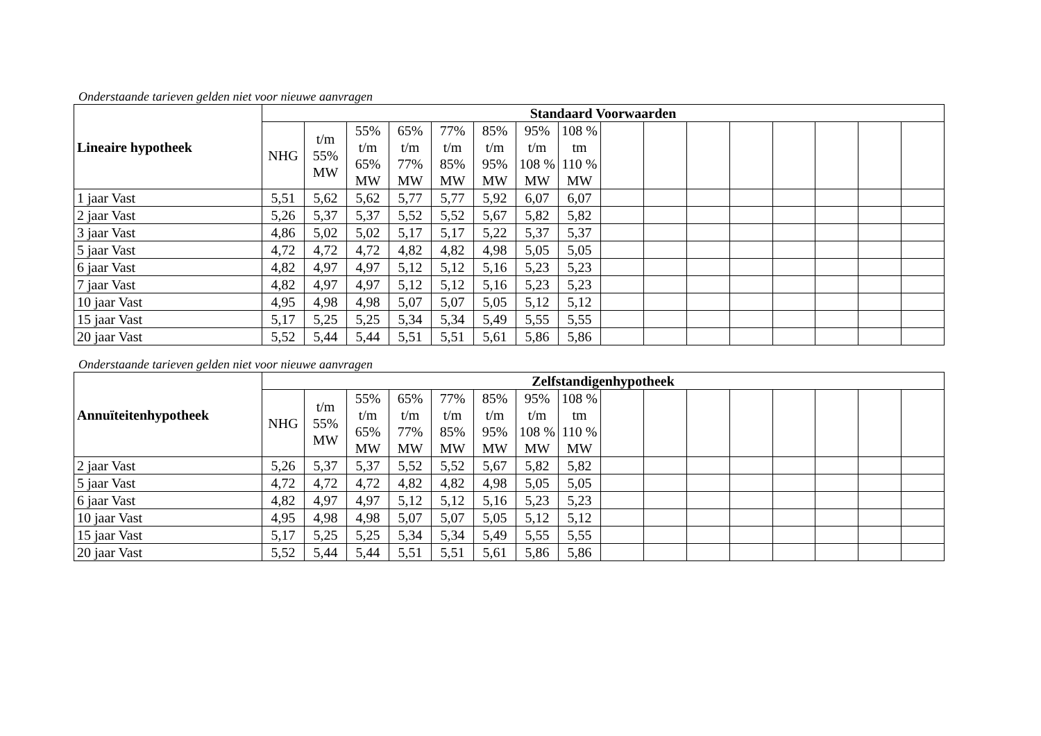Onderstaande tarieven gelden niet voor nieuwe aanvragen
| Lineaire hypotheek | Standaard Voorwaarden | | | | | | | | | | | | | | | |
| --- | --- | --- | --- | --- | --- | --- | --- | --- | --- | --- | --- | --- | --- | --- | --- | --- |
| | NHG | t/m 55% MW | 55% t/m 65% MW | 65% t/m 77% MW | 77% t/m 85% MW | 85% t/m 95% MW | 95% t/m 108 % MW | 108 % tm 110 % MW | | | | | | | | |
| 1 jaar Vast | 5,51 | 5,62 | 5,62 | 5,77 | 5,77 | 5,92 | 6,07 | 6,07 | | | | | | | | |
| 2 jaar Vast | 5,26 | 5,37 | 5,37 | 5,52 | 5,52 | 5,67 | 5,82 | 5,82 | | | | | | | | |
| 3 jaar Vast | 4,86 | 5,02 | 5,02 | 5,17 | 5,17 | 5,22 | 5,37 | 5,37 | | | | | | | | |
| 5 jaar Vast | 4,72 | 4,72 | 4,72 | 4,82 | 4,82 | 4,98 | 5,05 | 5,05 | | | | | | | | |
| 6 jaar Vast | 4,82 | 4,97 | 4,97 | 5,12 | 5,12 | 5,16 | 5,23 | 5,23 | | | | | | | | |
| 7 jaar Vast | 4,82 | 4,97 | 4,97 | 5,12 | 5,12 | 5,16 | 5,23 | 5,23 | | | | | | | | |
| 10 jaar Vast | 4,95 | 4,98 | 4,98 | 5,07 | 5,07 | 5,05 | 5,12 | 5,12 | | | | | | | | |
| 15 jaar Vast | 5,17 | 5,25 | 5,25 | 5,34 | 5,34 | 5,49 | 5,55 | 5,55 | | | | | | | | |
| 20 jaar Vast | 5,52 | 5,44 | 5,44 | 5,51 | 5,51 | 5,61 | 5,86 | 5,86 | | | | | | | | |
Onderstaande tarieven gelden niet voor nieuwe aanvragen
| Annuïteitenhypotheek | Zelfstandigenhypotheek | | | | | | | | | | | | | | | |
| --- | --- | --- | --- | --- | --- | --- | --- | --- | --- | --- | --- | --- | --- | --- | --- | --- |
| | NHG | t/m 55% MW | 55% t/m 65% MW | 65% t/m 77% MW | 77% t/m 85% MW | 85% t/m 95% MW | 95% t/m 108 % MW | 108 % tm 110 % MW | | | | | | | | |
| 2 jaar Vast | 5,26 | 5,37 | 5,37 | 5,52 | 5,52 | 5,67 | 5,82 | 5,82 | | | | | | | | |
| 5 jaar Vast | 4,72 | 4,72 | 4,72 | 4,82 | 4,82 | 4,98 | 5,05 | 5,05 | | | | | | | | |
| 6 jaar Vast | 4,82 | 4,97 | 4,97 | 5,12 | 5,12 | 5,16 | 5,23 | 5,23 | | | | | | | | |
| 10 jaar Vast | 4,95 | 4,98 | 4,98 | 5,07 | 5,07 | 5,05 | 5,12 | 5,12 | | | | | | | | |
| 15 jaar Vast | 5,17 | 5,25 | 5,25 | 5,34 | 5,34 | 5,49 | 5,55 | 5,55 | | | | | | | | |
| 20 jaar Vast | 5,52 | 5,44 | 5,44 | 5,51 | 5,51 | 5,61 | 5,86 | 5,86 | | | | | | | | |